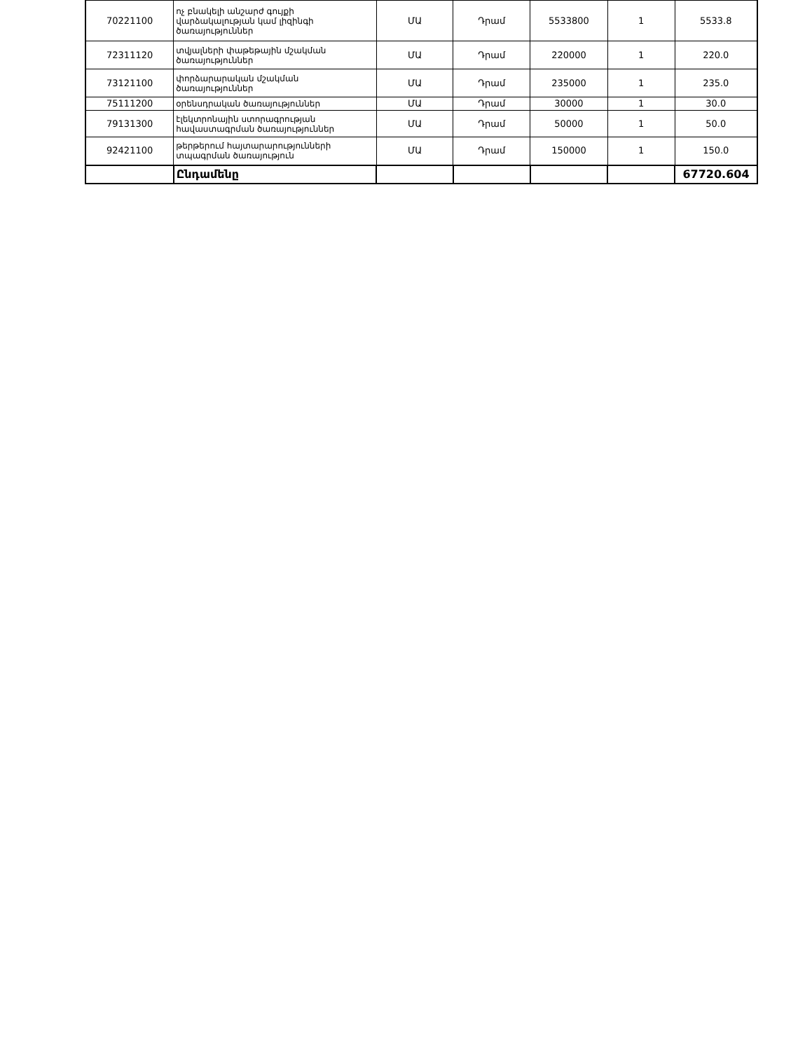| 70221100 | ոչ բնակելի անշարժ գույքի վարձակալության կամ լիզինգի ծառայություններ | ՄԱ | Դրամ | 5533800 | 1 | 5533.8 |
| 72311120 | տվյալների փաթեթային մշակման ծառայություններ | ՄԱ | Դրամ | 220000 | 1 | 220.0 |
| 73121100 | փորձարարական մշակման ծառայություններ | ՄԱ | Դրամ | 235000 | 1 | 235.0 |
| 75111200 | օրենսդրական ծառայություններ | ՄԱ | Դրամ | 30000 | 1 | 30.0 |
| 79131300 | էլեկտրոնային ստորագրության հավաստագրման ծառայություններ | ՄԱ | Դրամ | 50000 | 1 | 50.0 |
| 92421100 | թերթերում հայտարարությունների տպագրման ծառայություն | ՄԱ | Դրամ | 150000 | 1 | 150.0 |
| | Ընդամենը | | | | | 67720.604 |